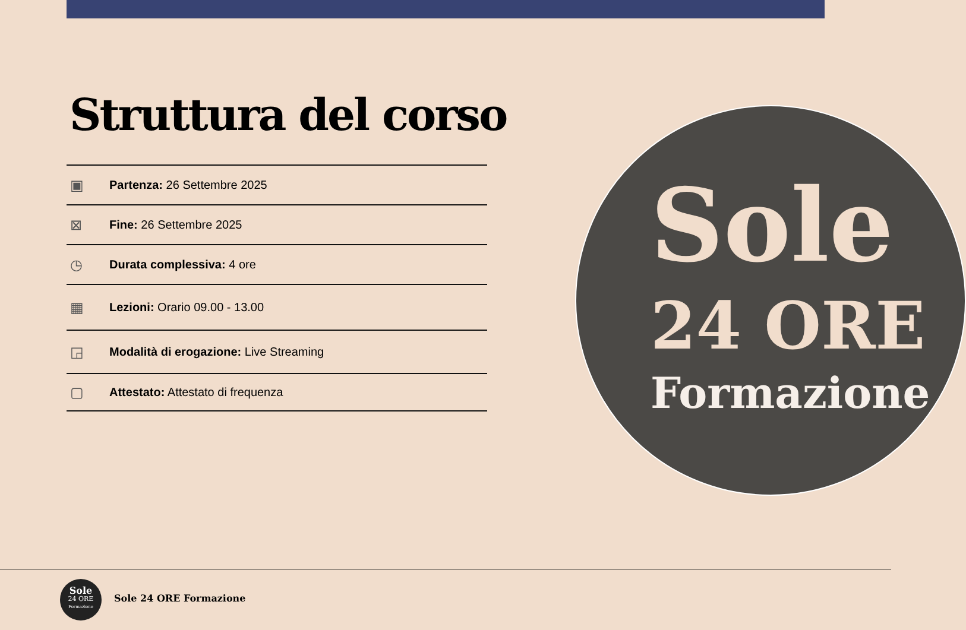Struttura del corso
▣ Partenza: 26 Settembre 2025
⊠ Fine: 26 Settembre 2025
◷ Durata complessiva: 4 ore
▦ Lezioni: Orario 09.00 - 13.00
◲ Modalità di erogazione: Live Streaming
▢ Attestato: Attestato di frequenza
Sole
24 ORE
Formazione
Sole
24 ORE
Formazione
Sole 24 ORE Formazione